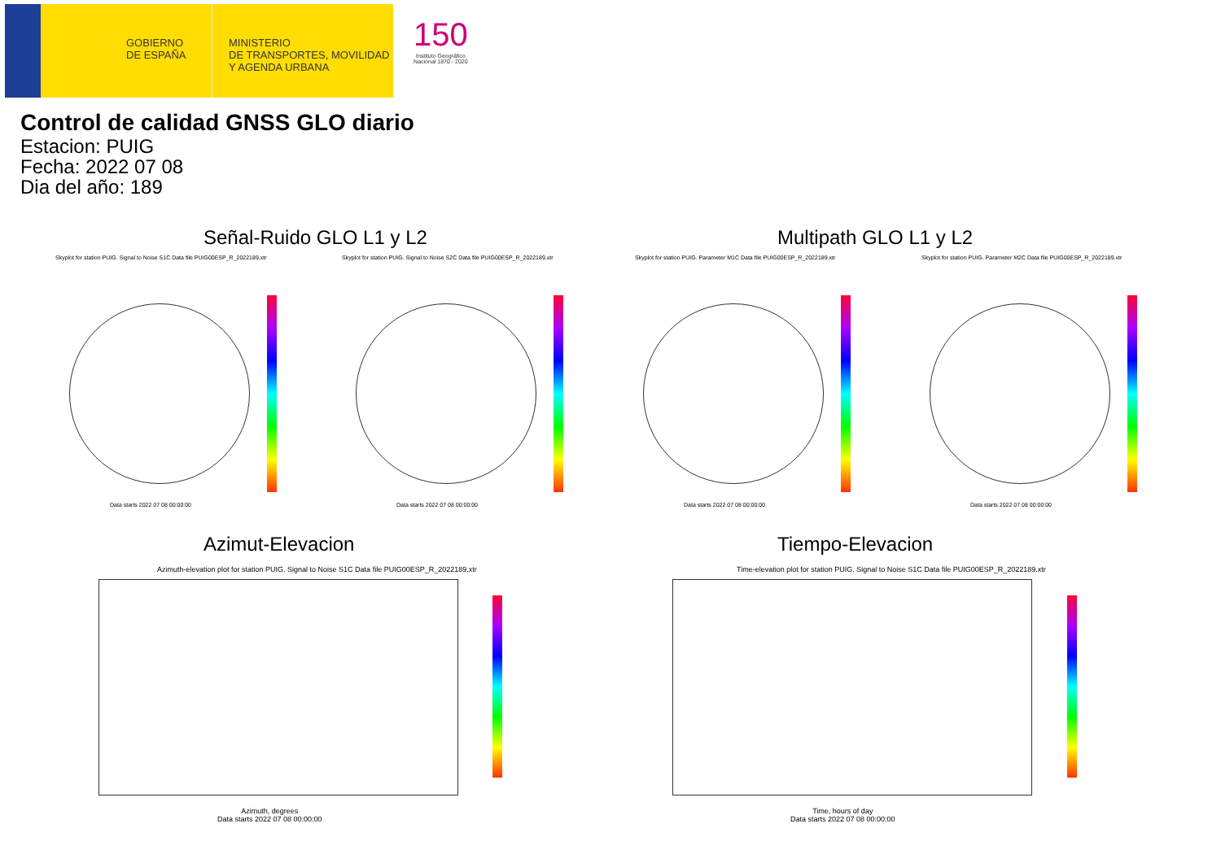GOBIERNO
DE ESPAÑA
MINISTERIO
DE TRANSPORTES, MOVILIDAD
Y AGENDA URBANA
150
Instituto Geográfico
Nacional 1870 - 2020
Control de calidad GNSS GLO diario
Estacion: PUIG
Fecha: 2022 07 08
Dia del año: 189
Señal-Ruido GLO L1 y L2 Multipath GLO L1 y L2
Skyplot for station PUIG. Signal to Noise S1C Data file PUIG00ESP_R_2022189.xtr
Skyplot for station PUIG. Signal to Noise S2C Data file PUIG00ESP_R_2022189.xtr
Skyplot for station PUIG. Parameter M1C Data file PUIG00ESP_R_2022189.xtr
Skyplot for station PUIG. Parameter M2C Data file PUIG00ESP_R_2022189.xtr
Data starts 2022 07 08 00:00:00
Data starts 2022 07 08 00:00:00
Data starts 2022 07 08 00:00:00
Data starts 2022 07 08 00:00:00
Azimut-Elevacion Tiempo-Elevacion
Azimuth-elevation plot for station PUIG. Signal to Noise S1C Data file PUIG00ESP_R_2022189.xtr
Time-elevation plot for station PUIG. Signal to Noise S1C Data file PUIG00ESP_R_2022189.xtr
Azimuth, degrees
Data starts 2022 07 08 00:00:00
Time, hours of day
Data starts 2022 07 08 00:00:00